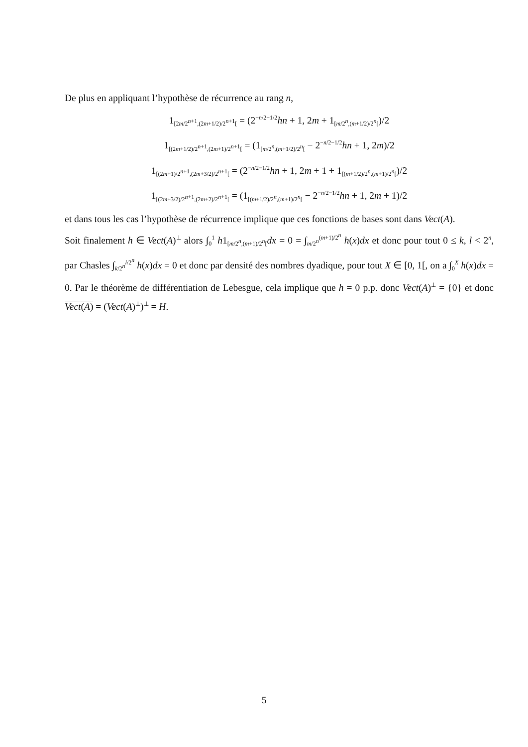De plus en appliquant l’hypothèse de récurrence au rang n,
1<sub>[2m/2<sup>n+1</sup>,(2m+1/2)/2<sup>n+1</sup>[</sub> = (2<sup>−n/2−1/2</sup>hn + 1, 2m + 1<sub>[m/2<sup>n</sup>,(m+1/2)/2<sup>n</sup>[</sub>)/2
1<sub>[(2m+1/2)/2<sup>n+1</sup>,(2m+1)/2<sup>n+1</sup>[</sub> = (1<sub>[m/2<sup>n</sup>,(m+1/2)/2<sup>n</sup>[</sub> − 2<sup>−n/2−1/2</sup>hn + 1, 2m)/2
1<sub>[(2m+1)/2<sup>n+1</sup>,(2m+3/2)/2<sup>n+1</sup>[</sub> = (2<sup>−n/2−1/2</sup>hn + 1, 2m + 1 + 1<sub>[(m+1/2)/2<sup>n</sup>,(m+1)/2<sup>n</sup>[</sub>)/2
1<sub>[(2m+3/2)/2<sup>n+1</sup>,(2m+2)/2<sup>n+1</sup>[</sub> = (1<sub>[(m+1/2)/2<sup>n</sup>,(m+1)/2<sup>n</sup>[</sub> − 2<sup>−n/2−1/2</sup>hn + 1, 2m + 1)/2
et dans tous les cas l’hypothèse de récurrence implique que ces fonctions de bases sont dans Vect(A).
Soit finalement h ∈ Vect(A)<sup>⊥</sup> alors ∫<sub>0</sub><sup>1</sup> h1<sub>[m/2<sup>n</sup>,(m+1)/2<sup>n</sup>[</sub>dx = 0 = ∫<sub>m/2<sup>n</sup></sub><sup>(m+1)/2<sup>n</sup></sup> h(x)dx et donc pour tout 0 ≤ k, l < 2<sup>n</sup>, par Chasles ∫<sub>k/2<sup>n</sup></sub><sup>l/2<sup>n</sup></sup> h(x)dx = 0 et donc par densité des nombres dyadique, pour tout X ∈ [0, 1[, on a ∫<sub>0</sub><sup>X</sup> h(x)dx = 0. Par le théorème de différentiation de Lebesgue, cela implique que h = 0 p.p. donc Vect(A)<sup>⊥</sup> = {0} et donc Vect(A) = (Vect(A)<sup>⊥</sup>)<sup>⊥</sup> = H.
5